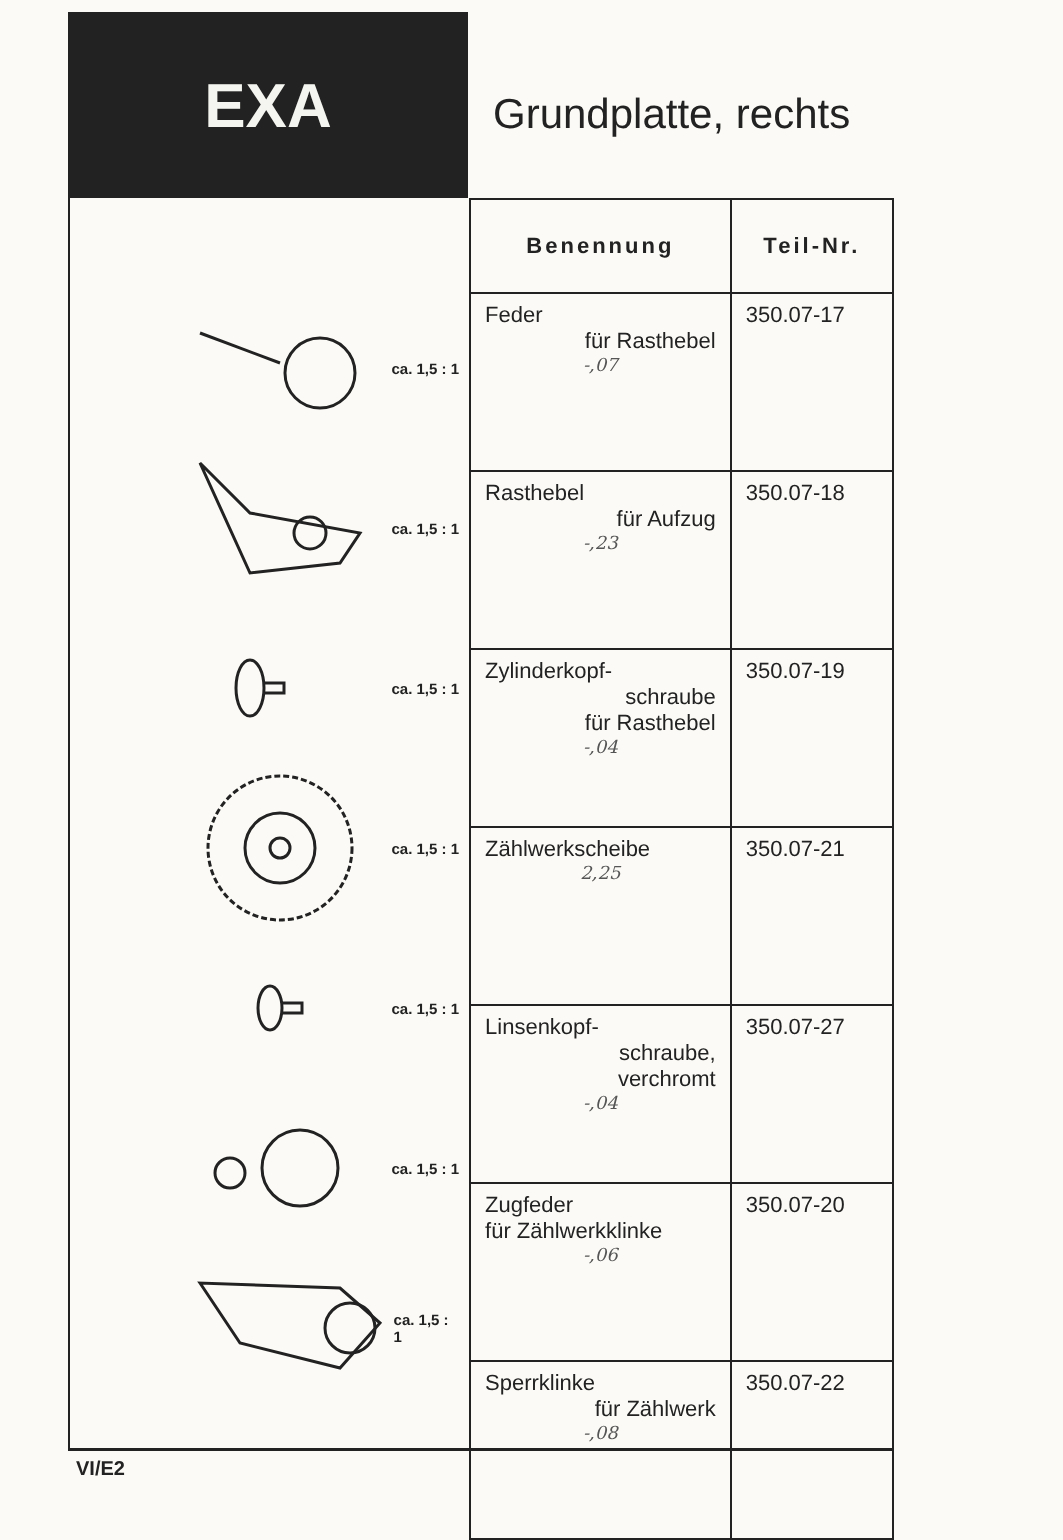EXA
Grundplatte, rechts
ca. 1,5 : 1
ca. 1,5 : 1
ca. 1,5 : 1
ca. 1,5 : 1
ca. 1,5 : 1
ca. 1,5 : 1
ca. 1,5 : 1
| Benennung | Teil-Nr. |
| --- | --- |
| Feder für Rasthebel -,07 | 350.07-17 |
| Rasthebel für Aufzug -,23 | 350.07-18 |
| Zylinderkopf- schraube für Rasthebel -,04 | 350.07-19 |
| Zählwerkscheibe 2,25 | 350.07-21 |
| Linsenkopf- schraube, verchromt -,04 | 350.07-27 |
| Zugfeder für Zählwerkklinke -,06 | 350.07-20 |
| Sperrklinke für Zählwerk -,08 | 350.07-22 |
VI/E2